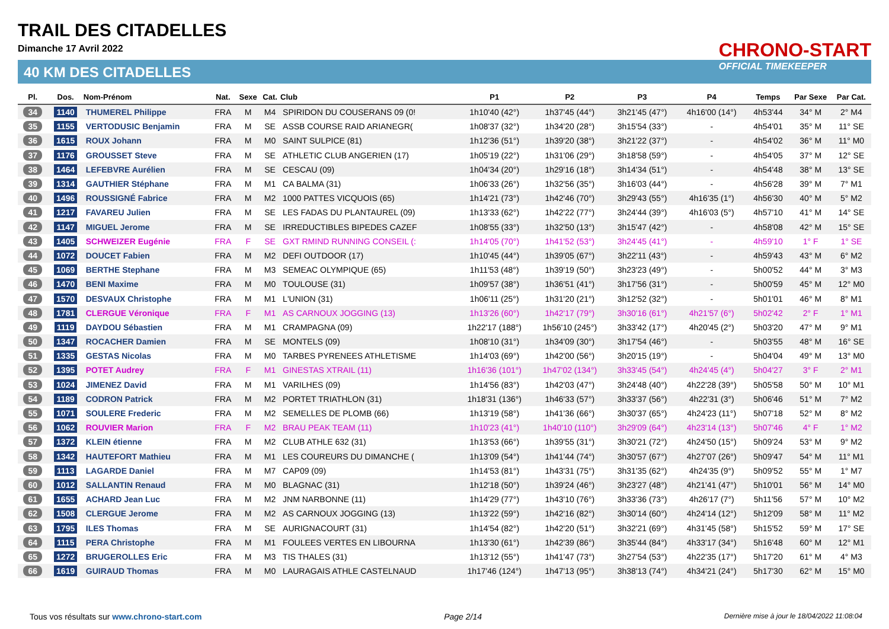TRAIL DES CITADELLES
Dimanche 17 Avril 2022
40 KM DES CITADELLES
CHRONO-START
OFFICIAL TIMEKEEPER
| Pl. | Dos. | Nom-Prénom | Nat. | Sexe | Cat. | Club | P1 | P2 | P3 | P4 | Temps | Par Sexe | Par Cat. |
| --- | --- | --- | --- | --- | --- | --- | --- | --- | --- | --- | --- | --- | --- |
| 34 | 1140 | THUMEREL Philippe | FRA | M | M4 | SPIRIDON DU COUSERANS 09 (0! | 1h10'40 (42°) | 1h37'45 (44°) | 3h21'45 (47°) | 4h16'00 (14°) | 4h53'44 | 34° M | 2° M4 |
| 35 | 1155 | VERTODUSIC Benjamin | FRA | M | SE | ASSB COURSE RAID ARIANEGR( | 1h08'37 (32°) | 1h34'20 (28°) | 3h15'54 (33°) | - | 4h54'01 | 35° M | 11° SE |
| 36 | 1615 | ROUX Johann | FRA | M | M0 | SAINT SULPICE (81) | 1h12'36 (51°) | 1h39'20 (38°) | 3h21'22 (37°) | - | 4h54'02 | 36° M | 11° M0 |
| 37 | 1176 | GROUSSET Steve | FRA | M | SE | ATHLETIC CLUB ANGERIEN (17) | 1h05'19 (22°) | 1h31'06 (29°) | 3h18'58 (59°) | - | 4h54'05 | 37° M | 12° SE |
| 38 | 1464 | LEFEBVRE Aurélien | FRA | M | SE | CESCAU (09) | 1h04'34 (20°) | 1h29'16 (18°) | 3h14'34 (51°) | - | 4h54'48 | 38° M | 13° SE |
| 39 | 1314 | GAUTHIER Stéphane | FRA | M | M1 | CA BALMA (31) | 1h06'33 (26°) | 1h32'56 (35°) | 3h16'03 (44°) | - | 4h56'28 | 39° M | 7° M1 |
| 40 | 1496 | ROUSSIGNÉ Fabrice | FRA | M | M2 | 1000 PATTES VICQUOIS (65) | 1h14'21 (73°) | 1h42'46 (70°) | 3h29'43 (55°) | 4h16'35 (1°) | 4h56'30 | 40° M | 5° M2 |
| 41 | 1217 | FAVAREU Julien | FRA | M | SE | LES FADAS DU PLANTAUREL (09) | 1h13'33 (62°) | 1h42'22 (77°) | 3h24'44 (39°) | 4h16'03 (5°) | 4h57'10 | 41° M | 14° SE |
| 42 | 1147 | MIGUEL Jerome | FRA | M | SE | IRREDUCTIBLES BIPEDES CAZEF | 1h08'55 (33°) | 1h32'50 (13°) | 3h15'47 (42°) | - | 4h58'08 | 42° M | 15° SE |
| 43 | 1405 | SCHWEIZER Eugénie | FRA | F | SE | GXT RMIND RUNNING CONSEIL (: | 1h14'05 (70°) | 1h41'52 (53°) | 3h24'45 (41°) | - | 4h59'10 | 1° F | 1° SE |
| 44 | 1072 | DOUCET Fabien | FRA | M | M2 | DEFI OUTDOOR (17) | 1h10'45 (44°) | 1h39'05 (67°) | 3h22'11 (43°) | - | 4h59'43 | 43° M | 6° M2 |
| 45 | 1069 | BERTHE Stephane | FRA | M | M3 | SEMEAC OLYMPIQUE (65) | 1h11'53 (48°) | 1h39'19 (50°) | 3h23'23 (49°) | - | 5h00'52 | 44° M | 3° M3 |
| 46 | 1470 | BENI Maxime | FRA | M | M0 | TOULOUSE (31) | 1h09'57 (38°) | 1h36'51 (41°) | 3h17'56 (31°) | - | 5h00'59 | 45° M | 12° M0 |
| 47 | 1570 | DESVAUX Christophe | FRA | M | M1 | L'UNION (31) | 1h06'11 (25°) | 1h31'20 (21°) | 3h12'52 (32°) | - | 5h01'01 | 46° M | 8° M1 |
| 48 | 1781 | CLERGUE Véronique | FRA | F | M1 | AS CARNOUX JOGGING (13) | 1h13'26 (60°) | 1h42'17 (79°) | 3h30'16 (61°) | 4h21'57 (6°) | 5h02'42 | 2° F | 1° M1 |
| 49 | 1119 | DAYDOU Sébastien | FRA | M | M1 | CRAMPAGNA (09) | 1h22'17 (188°) | 1h56'10 (245°) | 3h33'42 (17°) | 4h20'45 (2°) | 5h03'20 | 47° M | 9° M1 |
| 50 | 1347 | ROCACHER Damien | FRA | M | SE | MONTELS (09) | 1h08'10 (31°) | 1h34'09 (30°) | 3h17'54 (46°) | - | 5h03'55 | 48° M | 16° SE |
| 51 | 1335 | GESTAS Nicolas | FRA | M | M0 | TARBES PYRENEES ATHLETISME | 1h14'03 (69°) | 1h42'00 (56°) | 3h20'15 (19°) | - | 5h04'04 | 49° M | 13° M0 |
| 52 | 1395 | POTET Audrey | FRA | F | M1 | GINESTAS XTRAIL (11) | 1h16'36 (101°) | 1h47'02 (134°) | 3h33'45 (54°) | 4h24'45 (4°) | 5h04'27 | 3° F | 2° M1 |
| 53 | 1024 | JIMENEZ David | FRA | M | M1 | VARILHES (09) | 1h14'56 (83°) | 1h42'03 (47°) | 3h24'48 (40°) | 4h22'28 (39°) | 5h05'58 | 50° M | 10° M1 |
| 54 | 1189 | CODRON Patrick | FRA | M | M2 | PORTET TRIATHLON (31) | 1h18'31 (136°) | 1h46'33 (57°) | 3h33'37 (56°) | 4h22'31 (3°) | 5h06'46 | 51° M | 7° M2 |
| 55 | 1071 | SOULERE Frederic | FRA | M | M2 | SEMELLES DE PLOMB (66) | 1h13'19 (58°) | 1h41'36 (66°) | 3h30'37 (65°) | 4h24'23 (11°) | 5h07'18 | 52° M | 8° M2 |
| 56 | 1062 | ROUVIER Marion | FRA | F | M2 | BRAU PEAK TEAM (11) | 1h10'23 (41°) | 1h40'10 (110°) | 3h29'09 (64°) | 4h23'14 (13°) | 5h07'46 | 4° F | 1° M2 |
| 57 | 1372 | KLEIN étienne | FRA | M | M2 | CLUB ATHLE 632 (31) | 1h13'53 (66°) | 1h39'55 (31°) | 3h30'21 (72°) | 4h24'50 (15°) | 5h09'24 | 53° M | 9° M2 |
| 58 | 1342 | HAUTEFORT Mathieu | FRA | M | M1 | LES COUREURS DU DIMANCHE ( | 1h13'09 (54°) | 1h41'44 (74°) | 3h30'57 (67°) | 4h27'07 (26°) | 5h09'47 | 54° M | 11° M1 |
| 59 | 1113 | LAGARDE Daniel | FRA | M | M7 | CAP09 (09) | 1h14'53 (81°) | 1h43'31 (75°) | 3h31'35 (62°) | 4h24'35 (9°) | 5h09'52 | 55° M | 1° M7 |
| 60 | 1012 | SALLANTIN Renaud | FRA | M | M0 | BLAGNAC (31) | 1h12'18 (50°) | 1h39'24 (46°) | 3h23'27 (48°) | 4h21'41 (47°) | 5h10'01 | 56° M | 14° M0 |
| 61 | 1655 | ACHARD Jean Luc | FRA | M | M2 | JNM NARBONNE (11) | 1h14'29 (77°) | 1h43'10 (76°) | 3h33'36 (73°) | 4h26'17 (7°) | 5h11'56 | 57° M | 10° M2 |
| 62 | 1508 | CLERGUE Jerome | FRA | M | M2 | AS CARNOUX JOGGING (13) | 1h13'22 (59°) | 1h42'16 (82°) | 3h30'14 (60°) | 4h24'14 (12°) | 5h12'09 | 58° M | 11° M2 |
| 63 | 1795 | ILES Thomas | FRA | M | SE | AURIGNACOURT (31) | 1h14'54 (82°) | 1h42'20 (51°) | 3h32'21 (69°) | 4h31'45 (58°) | 5h15'52 | 59° M | 17° SE |
| 64 | 1115 | PERA Christophe | FRA | M | M1 | FOULEES VERTES EN LIBOURNA | 1h13'30 (61°) | 1h42'39 (86°) | 3h35'44 (84°) | 4h33'17 (34°) | 5h16'48 | 60° M | 12° M1 |
| 65 | 1272 | BRUGEROLLES Eric | FRA | M | M3 | TIS THALES (31) | 1h13'12 (55°) | 1h41'47 (73°) | 3h27'54 (53°) | 4h22'35 (17°) | 5h17'20 | 61° M | 4° M3 |
| 66 | 1619 | GUIRAUD Thomas | FRA | M | M0 | LAURAGAIS ATHLE CASTELNAUD | 1h17'46 (124°) | 1h47'13 (95°) | 3h38'13 (74°) | 4h34'21 (24°) | 5h17'30 | 62° M | 15° M0 |
Tous vos résultats sur www.chrono-start.com Page 2/14 Dernière mise à jour le 18/04/2022 11:08:04